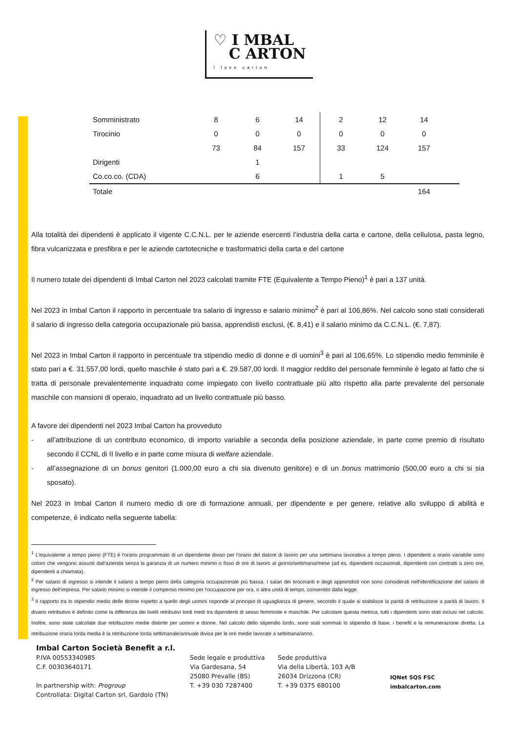♡ I MBAL
C ARTON I love carton
| Somministrato | 8 | 6 | 14 | 2 | 12 | 14 | |
| Tirocinio | 0 | 0 | 0 | 0 | 0 | 0 | |
| | 73 | 84 | 157 | 33 | 124 | 157 | |
| Dirigenti | | 1 | | | | | |
| Co.co.co. (CDA) | | 6 | | 1 | 5 | | |
| Totale | | | | | | 164 | |
Alla totalità dei dipendenti è applicato il vigente C.C.N.L. per le aziende esercenti l’industria della carta e cartone, della cellulosa, pasta legno, fibra vulcanizzata e presfibra e per le aziende cartotecniche e trasformatrici della carta e del cartone
Il numero totale dei dipendenti di Imbal Carton nel 2023 calcolati tramite FTE (Equivalente a Tempo Pieno)<sup>1</sup> è pari a 137 unità.
Nel 2023 in Imbal Carton il rapporto in percentuale tra salario di ingresso e salario minimo<sup>2</sup> è pari al 106,86%. Nel calcolo sono stati considerati il salario di ingresso della categoria occupazionale più bassa, apprendisti esclusi, (€. 8,41) e il salario minimo da C.C.N.L. (€. 7,87).
Nel 2023 in Imbal Carton il rapporto in percentuale tra stipendio medio di donne e di uomini<sup>3</sup> è pari al 106,65%. Lo stipendio medio femminile è stato pari a €. 31.557,00 lordi, quello maschile è stato pari a €. 29.587,00 lordi. Il maggior reddito del personale femminile è legato al fatto che si tratta di personale prevalentemente inquadrato come impiegato con livello contrattuale più alto rispetto alla parte prevalente del personale maschile con mansioni di operaio, inquadrato ad un livello contrattuale più basso.
A favore dei dipendenti nel 2023 Imbal Carton ha provveduto
- all’attribuzione di un contributo economico, di importo variabile a seconda della posizione aziendale, in parte come premio di risultato secondo il CCNL di II livello e in parte come misura di welfare aziendale.
- all’assegnazione di un bonus genitori (1.000,00 euro a chi sia divenuto genitore) e di un bonus matrimonio (500,00 euro a chi si sia sposato).
Nel 2023 in Imbal Carton il numero medio di ore di formazione annuali, per dipendente e per genere, relative allo sviluppo di abilità e competenze, è indicato nella seguente tabella:
<sup>1</sup> L'equivalente a tempo pieno (FTE) è l'orario programmato di un dipendente diviso per l'orario del datore di lavoro per una settimana lavorativa a tempo pieno. I dipendenti a orario variabile sono coloro che vengono assunti dall'azienda senza la garanzia di un numero minimo o fisso di ore di lavoro al giorno/settimana/mese (ad es. dipendenti occasionali, dipendenti con contratti a zero ore, dipendenti a chiamata).
<sup>2</sup> Per salario di ingresso si intende il salario a tempo pieno della categoria occupazionale più bassa. I salari dei tirocinanti e degli apprendisti non sono considerati nell'identificazione del salario di ingresso dell'impresa. Per salario minimo si intende il compenso minimo per l'occupazione per ora, o altra unità di tempo, consentito dalla legge.
<sup>3</sup> Il rapporto tra lo stipendio medio delle donne rispetto a quello degli uomini risponde al principio di uguaglianza di genere, secondo il quale si stabilisce la parità di retribuzione a parità di lavoro. Il divario retributivo è definito come la differenza dei livelli retributivi lordi medi tra dipendenti di sesso femminile e maschile. Per calcolare questa metrica, tutti i dipendenti sono stati inclusi nel calcolo. Inoltre, sono state calcolate due retribuzioni medie distinte per uomini e donne. Nel calcolo dello stipendio lordo, sono stati sommati lo stipendio di base, i benefit e la remunerazione diretta. La retribuzione oraria lorda media è la retribuzione lorda settimanale/annuale divisa per le ore medie lavorate a settimana/anno.
Imbal Carton Società Benefit a r.l.
P.IVA 00553340985
C.F. 00303640171
In partnership with: Progroup
Controllata: Digital Carton srl, Gardolo (TN)
Sede legale e produttiva
Via Gardesana, 54
25080 Prevalle (BS)
T. +39 030 7287400
Sede produttiva
Via della Libertà, 103 A/B
26034 Drizzona (CR)
T. +39 0375 680100
IQNet SQS FSC
imbalcarton.com